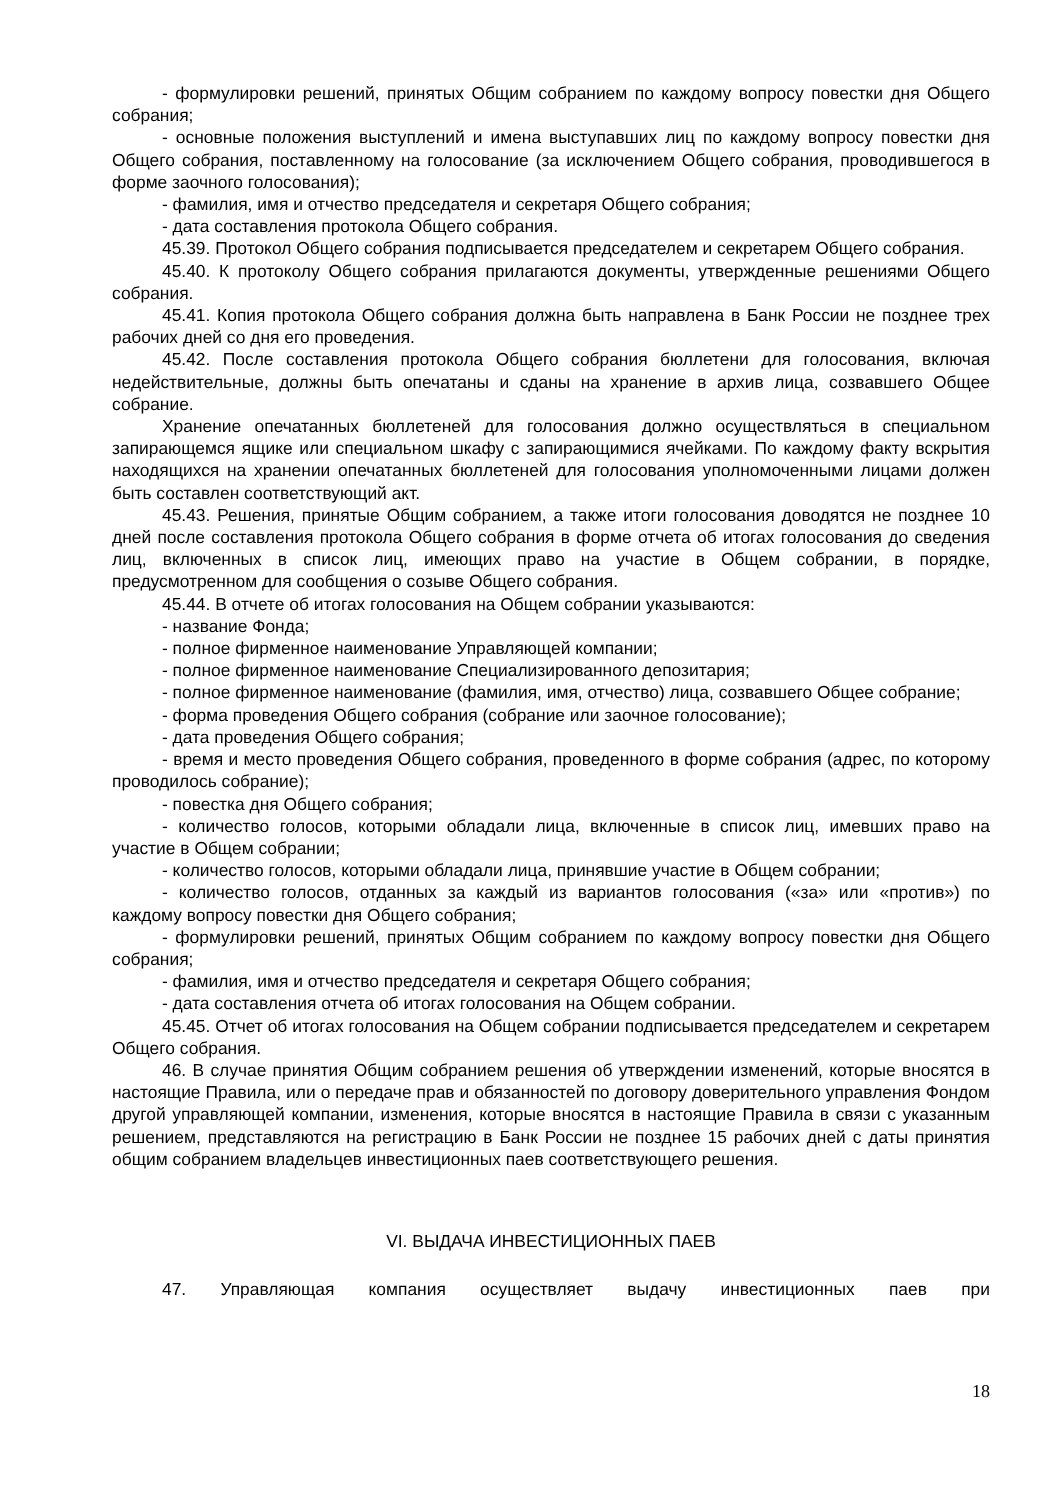- формулировки решений, принятых Общим собранием по каждому вопросу повестки дня Общего собрания;
- основные положения выступлений и имена выступавших лиц по каждому вопросу повестки дня Общего собрания, поставленному на голосование (за исключением Общего собрания, проводившегося в форме заочного голосования);
- фамилия, имя и отчество председателя и секретаря Общего собрания;
- дата составления протокола Общего собрания.
45.39. Протокол Общего собрания подписывается председателем и секретарем Общего собрания.
45.40. К протоколу Общего собрания прилагаются документы, утвержденные решениями Общего собрания.
45.41. Копия протокола Общего собрания должна быть направлена в Банк России не позднее трех рабочих дней со дня его проведения.
45.42. После составления протокола Общего собрания бюллетени для голосования, включая недействительные, должны быть опечатаны и сданы на хранение в архив лица, созвавшего Общее собрание.
Хранение опечатанных бюллетеней для голосования должно осуществляться в специальном запирающемся ящике или специальном шкафу с запирающимися ячейками. По каждому факту вскрытия находящихся на хранении опечатанных бюллетеней для голосования уполномоченными лицами должен быть составлен соответствующий акт.
45.43. Решения, принятые Общим собранием, а также итоги голосования доводятся не позднее 10 дней после составления протокола Общего собрания в форме отчета об итогах голосования до сведения лиц, включенных в список лиц, имеющих право на участие в Общем собрании, в порядке, предусмотренном для сообщения о созыве Общего собрания.
45.44. В отчете об итогах голосования на Общем собрании указываются:
- название Фонда;
- полное фирменное наименование Управляющей компании;
- полное фирменное наименование Специализированного депозитария;
- полное фирменное наименование (фамилия, имя, отчество) лица, созвавшего Общее собрание;
- форма проведения Общего собрания (собрание или заочное голосование);
- дата проведения Общего собрания;
- время и место проведения Общего собрания, проведенного в форме собрания (адрес, по которому проводилось собрание);
- повестка дня Общего собрания;
- количество голосов, которыми обладали лица, включенные в список лиц, имевших право на участие в Общем собрании;
- количество голосов, которыми обладали лица, принявшие участие в Общем собрании;
- количество голосов, отданных за каждый из вариантов голосования («за» или «против») по каждому вопросу повестки дня Общего собрания;
- формулировки решений, принятых Общим собранием по каждому вопросу повестки дня Общего собрания;
- фамилия, имя и отчество председателя и секретаря Общего собрания;
- дата составления отчета об итогах голосования на Общем собрании.
45.45. Отчет об итогах голосования на Общем собрании подписывается председателем и секретарем Общего собрания.
46. В случае принятия Общим собранием решения об утверждении изменений, которые вносятся в настоящие Правила, или о передаче прав и обязанностей по договору доверительного управления Фондом другой управляющей компании, изменения, которые вносятся в настоящие Правила в связи с указанным решением, представляются на регистрацию в Банк России не позднее 15 рабочих дней с даты принятия общим собранием владельцев инвестиционных паев соответствующего решения.
VI. ВЫДАЧА ИНВЕСТИЦИОННЫХ ПАЕВ
47. Управляющая компания осуществляет выдачу инвестиционных паев при
18